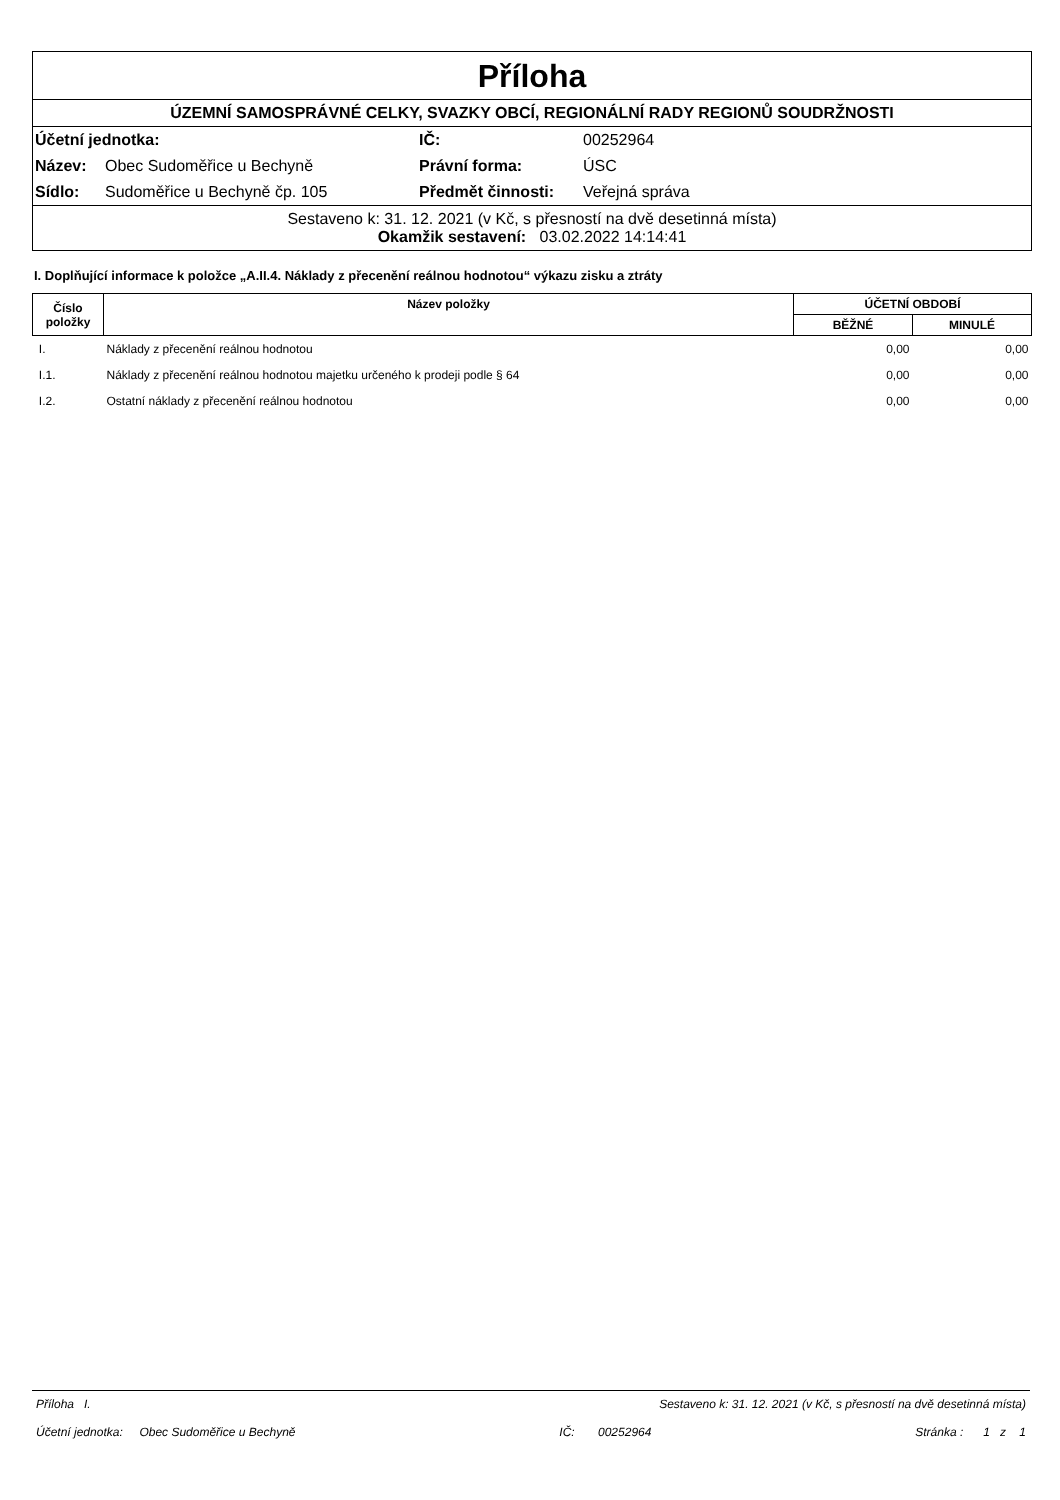Příloha
ÚZEMNÍ SAMOSPRÁVNÉ CELKY, SVAZKY OBCÍ, REGIONÁLNÍ RADY REGIONŮ SOUDRŽNOSTI
| Účetní jednotka: | | IČ: | 00252964 |
| Název: | Obec Sudoměřice u Bechyně | Právní forma: | ÚSC |
| Sídlo: | Sudoměřice u Bechyně čp. 105 | Předmět činnosti: | Veřejná správa |
Sestaveno k: 31. 12. 2021 (v Kč, s přesností na dvě desetinná místa)
Okamžik sestavení: 03.02.2022 14:14:41
I. Doplňující informace k položce „A.II.4. Náklady z přecenění reálnou hodnotou“ výkazu zisku a ztráty
| Číslo položky | Název položky | ÚČETNÍ OBDOBÍ | |
| --- | --- | --- | --- |
| | | BĚŽNÉ | MINULÉ |
| I. | Náklady z přecenění reálnou hodnotou | 0,00 | 0,00 |
| I.1. | Náklady z přecenění reálnou hodnotou majetku určeného k prodeji podle § 64 | 0,00 | 0,00 |
| I.2. | Ostatní náklady z přecenění reálnou hodnotou | 0,00 | 0,00 |
Příloha I. Sestaveno k: 31. 12. 2021 (v Kč, s přesností na dvě desetinná místa)
Účetní jednotka: Obec Sudoměřice u Bechyně IČ: 00252964 Stránka : 1 z 1